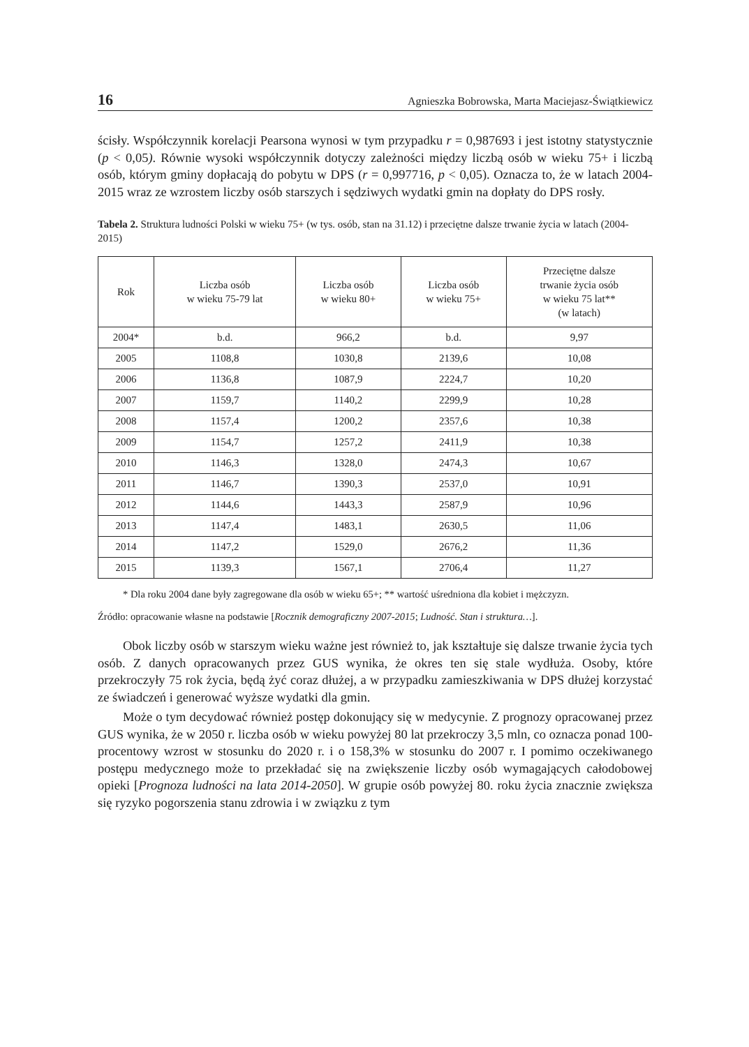16 Agnieszka Bobrowska, Marta Maciejasz-Świątkiewicz
ścisły. Współczynnik korelacji Pearsona wynosi w tym przypadku r = 0,987693 i jest istotny statystycznie (p < 0,05). Równie wysoki współczynnik dotyczy zależności między liczbą osób w wieku 75+ i liczbą osób, którym gminy dopłacają do pobytu w DPS (r = 0,997716, p < 0,05). Oznacza to, że w latach 2004-2015 wraz ze wzrostem liczby osób starszych i sędziwych wydatki gmin na dopłaty do DPS rosły.
Tabela 2. Struktura ludności Polski w wieku 75+ (w tys. osób, stan na 31.12) i przeciętne dalsze trwanie życia w latach (2004-2015)
| Rok | Liczba osób w wieku 75-79 lat | Liczba osób w wieku 80+ | Liczba osób w wieku 75+ | Przeciętne dalsze trwanie życia osób w wieku 75 lat** (w latach) |
| --- | --- | --- | --- | --- |
| 2004* | b.d. | 966,2 | b.d. | 9,97 |
| 2005 | 1108,8 | 1030,8 | 2139,6 | 10,08 |
| 2006 | 1136,8 | 1087,9 | 2224,7 | 10,20 |
| 2007 | 1159,7 | 1140,2 | 2299,9 | 10,28 |
| 2008 | 1157,4 | 1200,2 | 2357,6 | 10,38 |
| 2009 | 1154,7 | 1257,2 | 2411,9 | 10,38 |
| 2010 | 1146,3 | 1328,0 | 2474,3 | 10,67 |
| 2011 | 1146,7 | 1390,3 | 2537,0 | 10,91 |
| 2012 | 1144,6 | 1443,3 | 2587,9 | 10,96 |
| 2013 | 1147,4 | 1483,1 | 2630,5 | 11,06 |
| 2014 | 1147,2 | 1529,0 | 2676,2 | 11,36 |
| 2015 | 1139,3 | 1567,1 | 2706,4 | 11,27 |
* Dla roku 2004 dane były zagregowane dla osób w wieku 65+; ** wartość uśredniona dla kobiet i mężczyzn.
Źródło: opracowanie własne na podstawie [Rocznik demograficzny 2007-2015; Ludność. Stan i struktura…].
Obok liczby osób w starszym wieku ważne jest również to, jak kształtuje się dalsze trwanie życia tych osób. Z danych opracowanych przez GUS wynika, że okres ten się stale wydłuża. Osoby, które przekroczyły 75 rok życia, będą żyć coraz dłużej, a w przypadku zamieszkiwania w DPS dłużej korzystać ze świadczeń i generować wyższe wydatki dla gmin.
Może o tym decydować również postęp dokonujący się w medycynie. Z prognozy opracowanej przez GUS wynika, że w 2050 r. liczba osób w wieku powyżej 80 lat przekroczy 3,5 mln, co oznacza ponad 100-procentowy wzrost w stosunku do 2020 r. i o 158,3% w stosunku do 2007 r. I pomimo oczekiwanego postępu medycznego może to przekładać się na zwiększenie liczby osób wymagających całodobowej opieki [Prognoza ludności na lata 2014-2050]. W grupie osób powyżej 80. roku życia znacznie zwiększa się ryzyko pogorszenia stanu zdrowia i w związku z tym